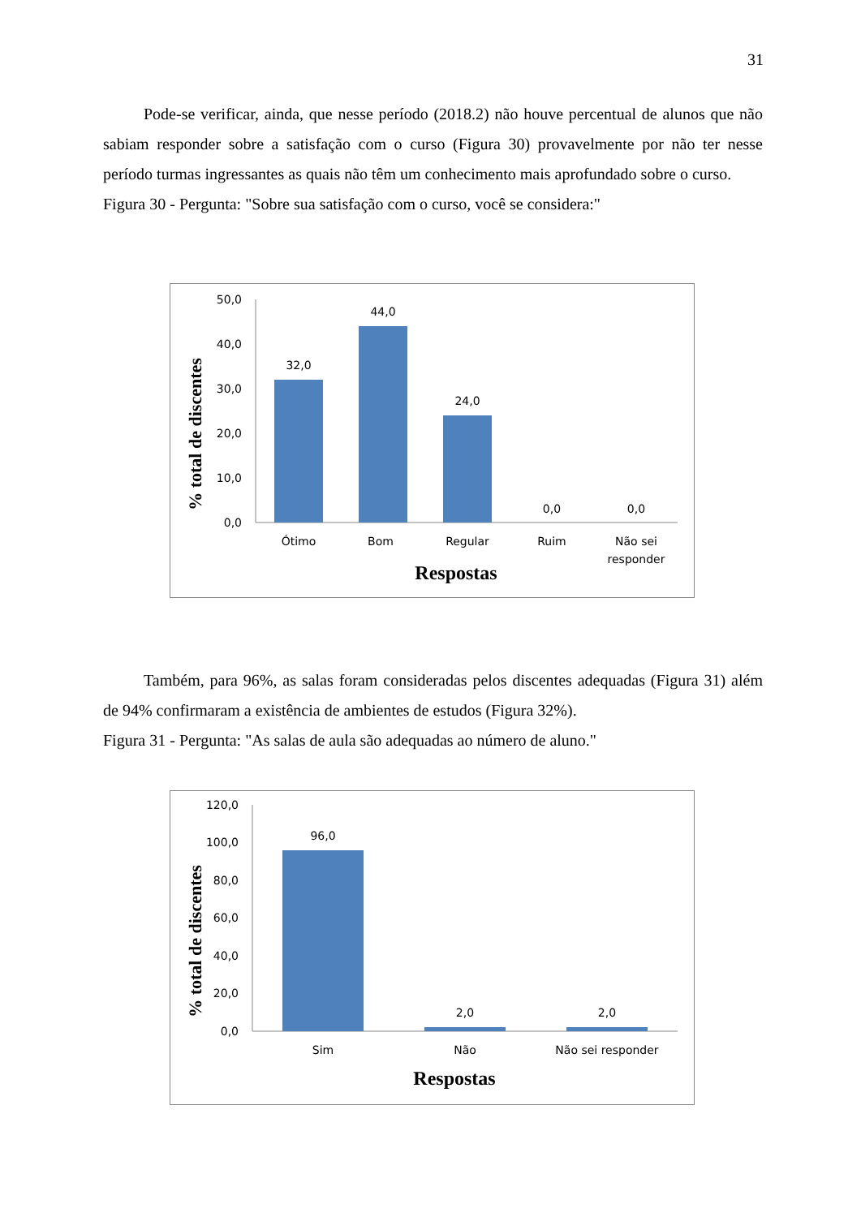31
Pode-se verificar, ainda, que nesse período (2018.2) não houve percentual de alunos que não sabiam responder sobre a satisfação com o curso (Figura 30) provavelmente por não ter nesse período turmas ingressantes as quais não têm um conhecimento mais aprofundado sobre o curso.
Figura 30 - Pergunta: "Sobre sua satisfação com o curso, você se considera:"
50,0
40,0
30,0
20,0
10,0
0,0
32,0
44,0
24,0
0,0
0,0
Ótimo
Bom
Regular
Ruim
Não sei
responder
Respostas
% total de discentes
Também, para 96%, as salas foram consideradas pelos discentes adequadas (Figura 31) além de 94% confirmaram a existência de ambientes de estudos (Figura 32%).
Figura 31 - Pergunta: "As salas de aula são adequadas ao número de aluno."
120,0
100,0
80,0
60,0
40,0
20,0
0,0
96,0
2,0
2,0
Sim
Não
Não sei responder
Respostas
% total de discentes